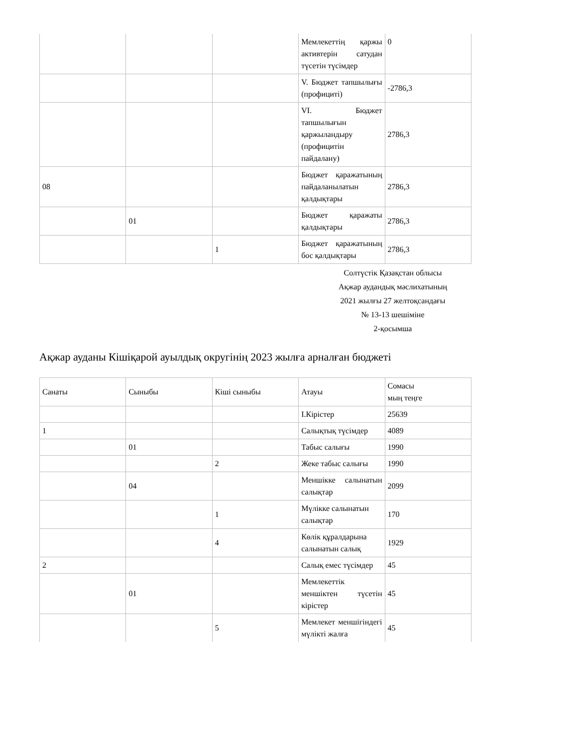| | | | Мемлекеттің қаржы активтерін сатудан түсетін түсімдер | 0 |
| | | | V. Бюджет тапшылығы (профициті) | -2786,3 |
| | | | VI. Бюджет тапшылығын қаржыландыру (профицитін пайдалану) | 2786,3 |
| 08 | | | Бюджет қаражатының пайдаланылатын қалдықтары | 2786,3 |
| | 01 | | Бюджет қаражаты қалдықтары | 2786,3 |
| | | 1 | Бюджет қаражатының бос қалдықтары | 2786,3 |
Солтүстік Қазақстан облысы
Ақжар аудандық мәслихатының
2021 жылғы 27 желтоқсандағы
№ 13-13 шешіміне
2-қосымша
Ақжар ауданы Кішіқарой ауылдық округінің 2023 жылға арналған бюджеті
| Санаты | Сыныбы | Кіші сыныбы | Атауы | Сомасы мың теңге |
| --- | --- | --- | --- | --- |
| | | | I.Кірістер | 25639 |
| 1 | | | Салықтық түсімдер | 4089 |
| | 01 | | Табыс салығы | 1990 |
| | | 2 | Жеке табыс салығы | 1990 |
| | 04 | | Меншікке салынатын салықтар | 2099 |
| | | 1 | Мүлікке салынатын салықтар | 170 |
| | | 4 | Көлік құралдарына салынатын салық | 1929 |
| 2 | | | Салық емес түсімдер | 45 |
| | 01 | | Мемлекеттік меншіктен түсетін кірістер | 45 |
| | | 5 | Мемлекет меншігіндегі мүлікті жалға | 45 |